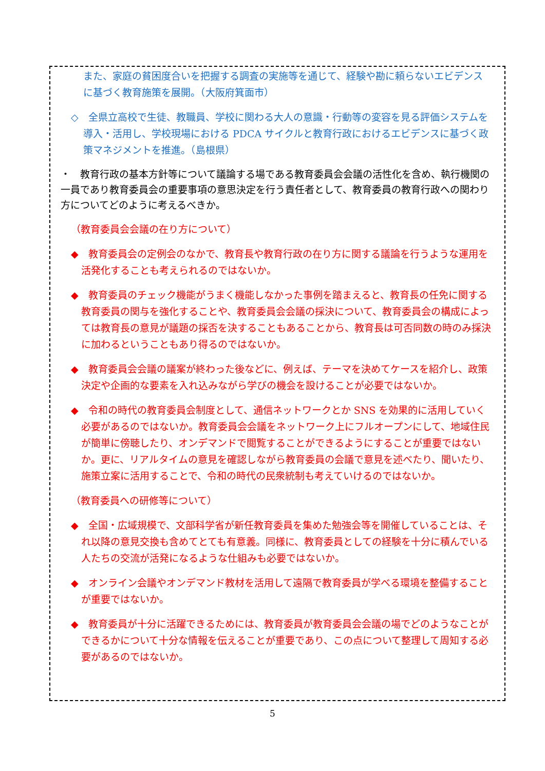また、家庭の貧困度合いを把握する調査の実施等を通じて、経験や勘に頼らないエビデンスに基づく教育施策を展開。（大阪府箕面市）
◇　全県立高校で生徒、教職員、学校に関わる大人の意識・行動等の変容を見る評価システムを導入・活用し、学校現場における PDCA サイクルと教育行政におけるエビデンスに基づく政策マネジメントを推進。（島根県）
・　教育行政の基本方針等について議論する場である教育委員会会議の活性化を含め、執行機関の一員であり教育委員会の重要事項の意思決定を行う責任者として、教育委員の教育行政への関わり方についてどのように考えるべきか。
（教育委員会会議の在り方について）
◆　教育委員会の定例会のなかで、教育長や教育行政の在り方に関する議論を行うような運用を活発化することも考えられるのではないか。
◆　教育委員のチェック機能がうまく機能しなかった事例を踏まえると、教育長の任免に関する教育委員の関与を強化することや、教育委員会会議の採決について、教育委員会の構成によっては教育長の意見が議題の採否を決することもあることから、教育長は可否同数の時のみ採決に加わるということもあり得るのではないか。
◆　教育委員会会議の議案が終わった後などに、例えば、テーマを決めてケースを紹介し、政策決定や企画的な要素を入れ込みながら学びの機会を設けることが必要ではないか。
◆　令和の時代の教育委員会制度として、通信ネットワークとか SNS を効果的に活用していく必要があるのではないか。教育委員会会議をネットワーク上にフルオープンにして、地域住民が簡単に傍聴したり、オンデマンドで閲覧することができるようにすることが重要ではないか。更に、リアルタイムの意見を確認しながら教育委員の会議で意見を述べたり、聞いたり、施策立案に活用することで、令和の時代の民衆統制も考えていけるのではないか。
（教育委員への研修等について）
◆　全国・広域規模で、文部科学省が新任教育委員を集めた勉強会等を開催していることは、それ以降の意見交換も含めてとても有意義。同様に、教育委員としての経験を十分に積んでいる人たちの交流が活発になるような仕組みも必要ではないか。
◆　オンライン会議やオンデマンド教材を活用して遠隔で教育委員が学べる環境を整備することが重要ではないか。
◆　教育委員が十分に活躍できるためには、教育委員が教育委員会会議の場でどのようなことができるかについて十分な情報を伝えることが重要であり、この点について整理して周知する必要があるのではないか。
5